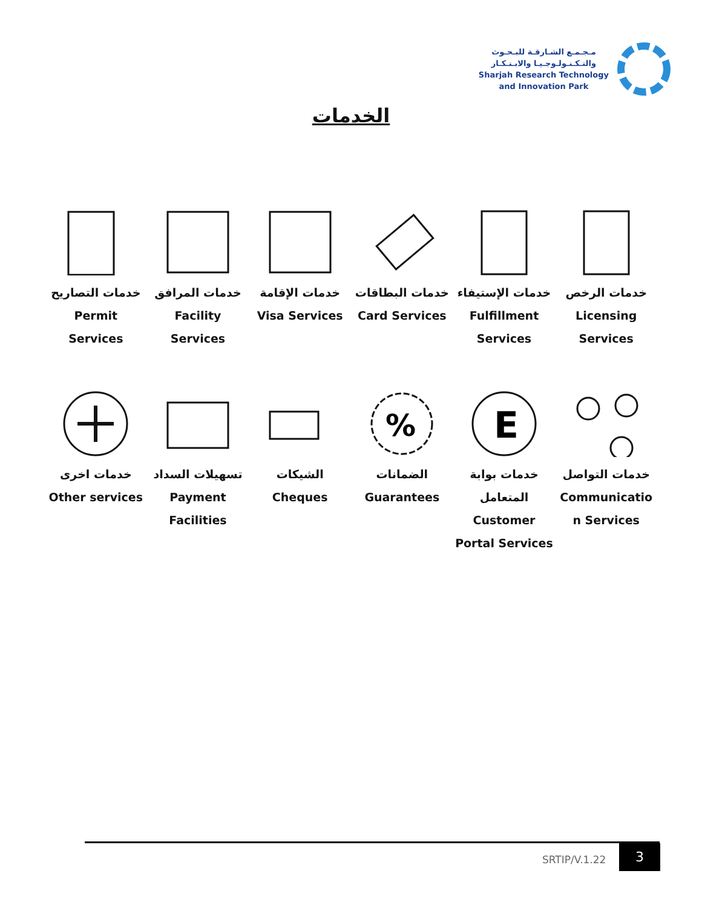مـجـمـع الشـارقـة للبـحـوث
والتـكـنـولـوجـيـا والابـتـكـار
Sharjah Research Technology
and Innovation Park
الخدمات
خدمات الرخص
Licensing
Services
خدمات الإستيفاء
Fulfillment
Services
خدمات البطاقات
Card Services
خدمات الإقامة
Visa Services
خدمات المرافق
Facility
Services
خدمات التصاريح
Permit
Services
خدمات التواصل
Communicatio
n Services
E
خدمات بوابة
المتعامل
Customer
Portal Services
%
الضمانات
Guarantees
الشيكات
Cheques
تسهيلات السداد
Payment
Facilities
خدمات اخرى
Other services
SRTIP/V.1.22
3